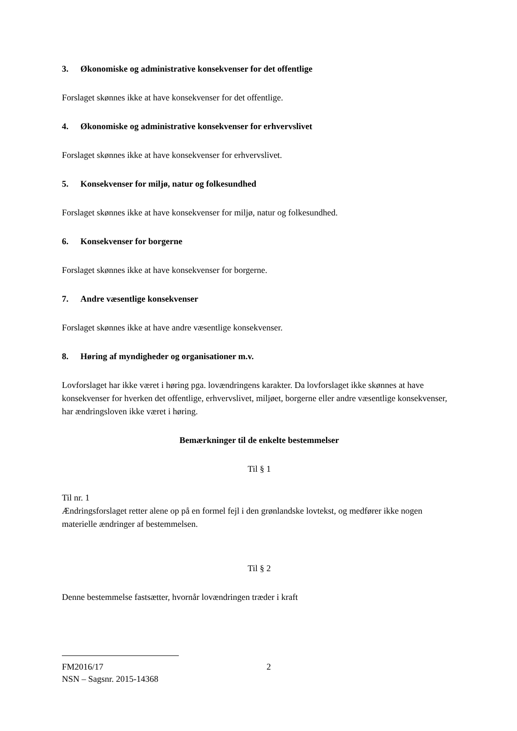3. Økonomiske og administrative konsekvenser for det offentlige
Forslaget skønnes ikke at have konsekvenser for det offentlige.
4. Økonomiske og administrative konsekvenser for erhvervslivet
Forslaget skønnes ikke at have konsekvenser for erhvervslivet.
5. Konsekvenser for miljø, natur og folkesundhed
Forslaget skønnes ikke at have konsekvenser for miljø, natur og folkesundhed.
6. Konsekvenser for borgerne
Forslaget skønnes ikke at have konsekvenser for borgerne.
7. Andre væsentlige konsekvenser
Forslaget skønnes ikke at have andre væsentlige konsekvenser.
8. Høring af myndigheder og organisationer m.v.
Lovforslaget har ikke været i høring pga. lovændringens karakter. Da lovforslaget ikke skønnes at have konsekvenser for hverken det offentlige, erhvervslivet, miljøet, borgerne eller andre væsentlige konsekvenser, har ændringsloven ikke været i høring.
Bemærkninger til de enkelte bestemmelser
Til § 1
Til nr. 1
Ændringsforslaget retter alene op på en formel fejl i den grønlandske lovtekst, og medfører ikke nogen materielle ændringer af bestemmelsen.
Til § 2
Denne bestemmelse fastsætter, hvornår lovændringen træder i kraft
FM2016/17 2
NSN – Sagsnr. 2015-14368